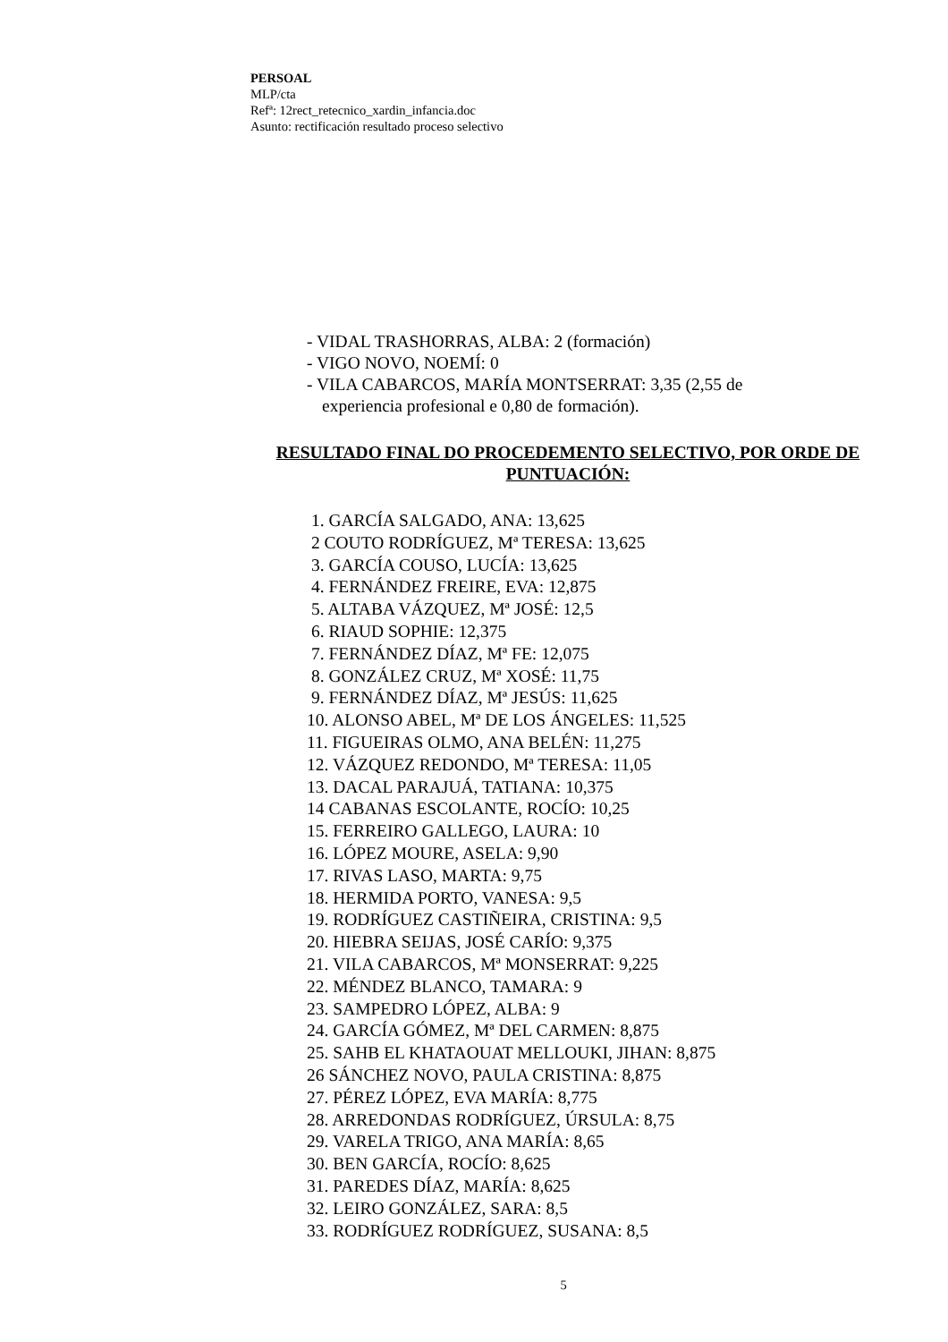PERSOAL
MLP/cta
Refª: 12rect_retecnico_xardin_infancia.doc
Asunto: rectificación resultado proceso selectivo
- VIDAL TRASHORRAS, ALBA: 2 (formación)
- VIGO NOVO, NOEMÍ: 0
- VILA CABARCOS, MARÍA MONTSERRAT: 3,35 (2,55 de
experiencia profesional e 0,80 de formación).
RESULTADO FINAL DO PROCEDEMENTO SELECTIVO, POR ORDE DE PUNTUACIÓN:
1. GARCÍA SALGADO, ANA: 13,625
2 COUTO RODRÍGUEZ, Mª TERESA: 13,625
3. GARCÍA COUSO, LUCÍA: 13,625
4. FERNÁNDEZ FREIRE, EVA: 12,875
5. ALTABA VÁZQUEZ, Mª JOSÉ: 12,5
6. RIAUD SOPHIE: 12,375
7. FERNÁNDEZ DÍAZ, Mª FE: 12,075
8. GONZÁLEZ CRUZ, Mª XOSÉ: 11,75
9. FERNÁNDEZ DÍAZ, Mª JESÚS: 11,625
10. ALONSO ABEL, Mª DE LOS ÁNGELES: 11,525
11. FIGUEIRAS OLMO, ANA BELÉN: 11,275
12. VÁZQUEZ REDONDO, Mª TERESA: 11,05
13. DACAL PARAJUÁ, TATIANA: 10,375
14 CABANAS ESCOLANTE, ROCÍO: 10,25
15. FERREIRO GALLEGO, LAURA: 10
16. LÓPEZ MOURE, ASELA: 9,90
17. RIVAS LASO, MARTA: 9,75
18. HERMIDA PORTO, VANESA: 9,5
19. RODRÍGUEZ CASTIÑEIRA, CRISTINA: 9,5
20. HIEBRA SEIJAS, JOSÉ CARÍO: 9,375
21. VILA CABARCOS, Mª MONSERRAT: 9,225
22. MÉNDEZ BLANCO, TAMARA: 9
23. SAMPEDRO LÓPEZ, ALBA: 9
24. GARCÍA GÓMEZ, Mª DEL CARMEN: 8,875
25. SAHB EL KHATAOUAT MELLOUKI, JIHAN: 8,875
26 SÁNCHEZ NOVO, PAULA CRISTINA: 8,875
27. PÉREZ LÓPEZ, EVA MARÍA: 8,775
28. ARREDONDAS RODRÍGUEZ, ÚRSULA: 8,75
29. VARELA TRIGO, ANA MARÍA: 8,65
30. BEN GARCÍA, ROCÍO: 8,625
31. PAREDES DÍAZ, MARÍA: 8,625
32. LEIRO GONZÁLEZ, SARA: 8,5
33. RODRÍGUEZ RODRÍGUEZ, SUSANA: 8,5
5